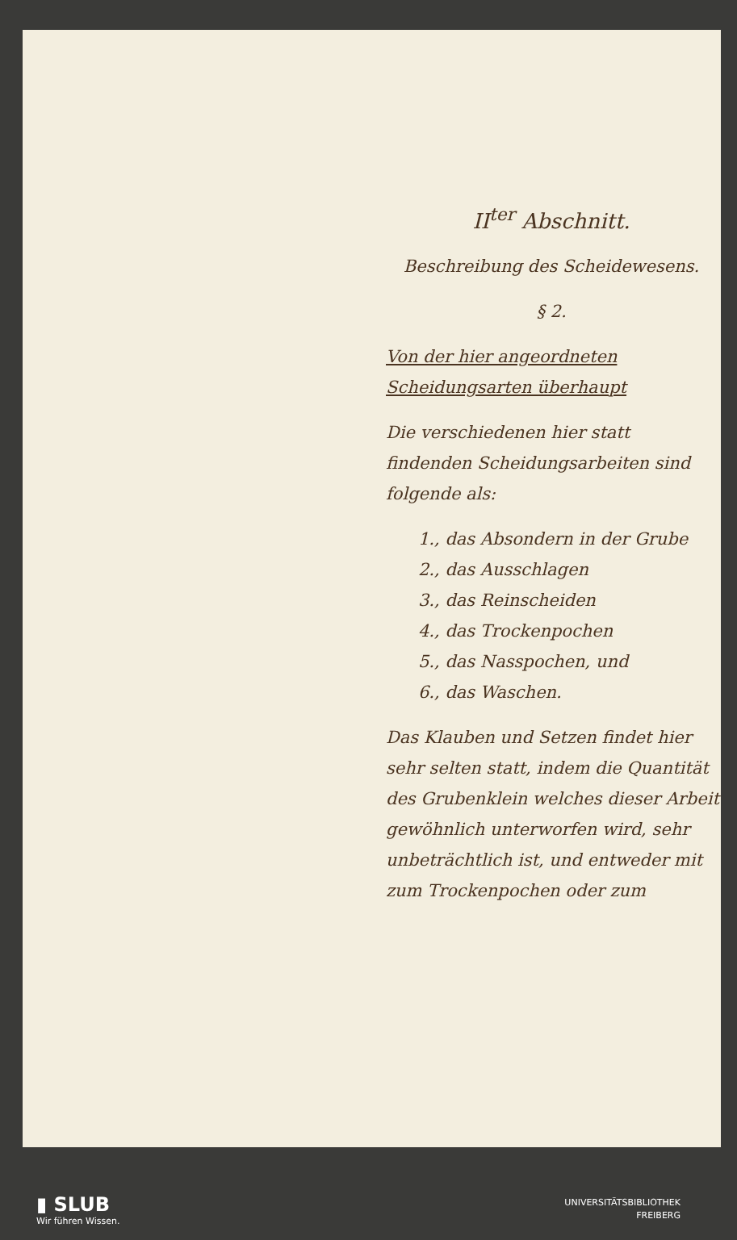II<sup>ter</sup> Abschnitt.
Beschreibung des Scheidewesens.
§ 2.
Von der hier angeordneten Scheidungsarten überhaupt
Die verschiedenen hier statt findenden Scheidungsarbeiten sind folgende als:
1., das Absondern in der Grube
2., das Ausschlagen
3., das Reinscheiden
4., das Trockenpochen
5., das Nasspochen, und
6., das Waschen.
Das Klauben und Setzen findet hier sehr selten statt, indem die Quantität des Grubenklein welches dieser Arbeit gewöhnlich unterworfen wird, sehr unbeträchtlich ist, und entweder mit zum Trockenpochen oder zum
▮ SLUB
Wir führen Wissen.
UNIVERSITÄTSBIBLIOTHEK
FREIBERG